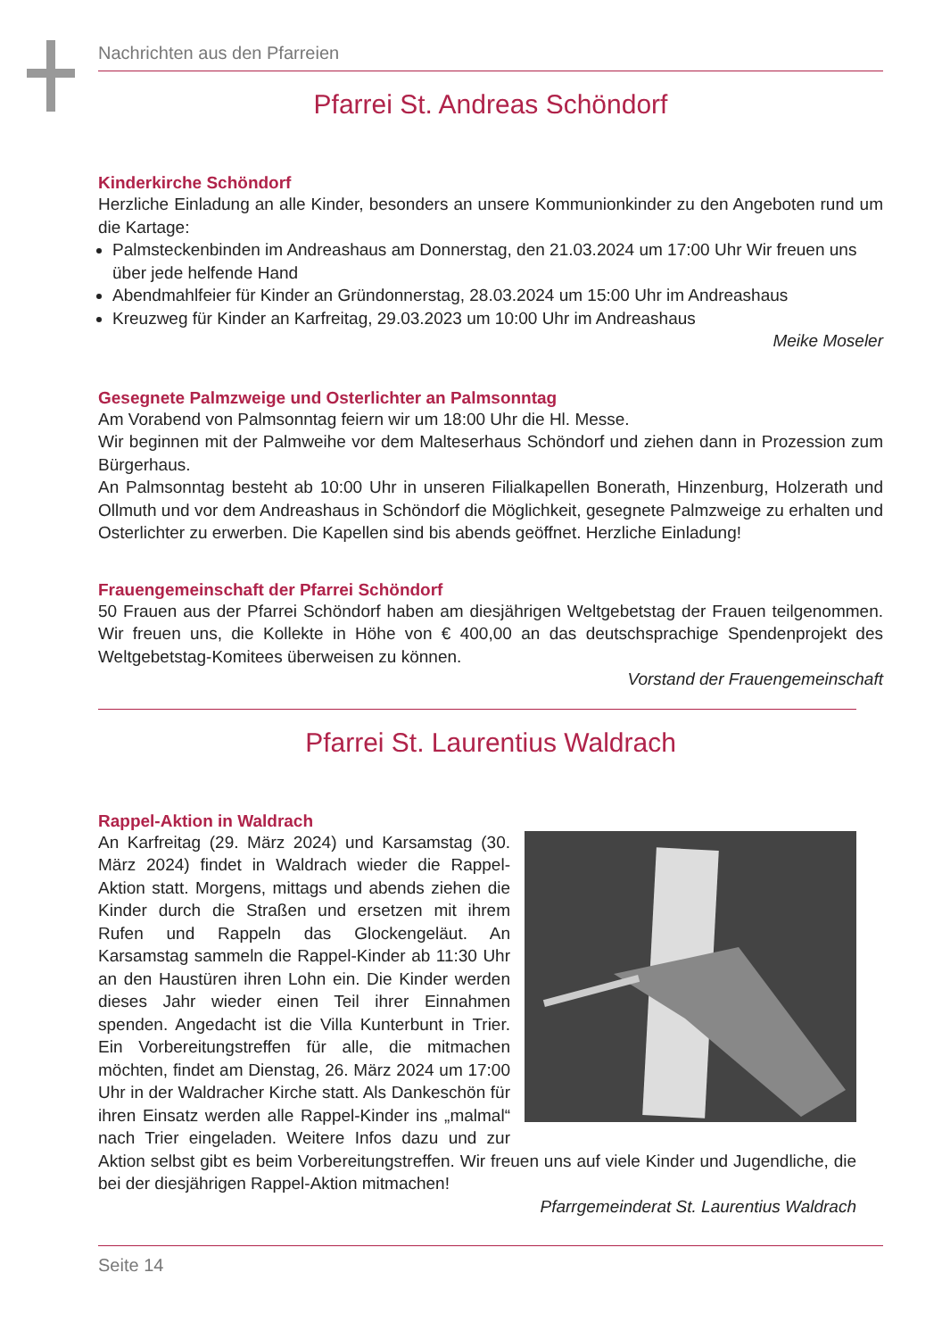Nachrichten aus den Pfarreien
Pfarrei St. Andreas Schöndorf
Kinderkirche Schöndorf
Herzliche Einladung an alle Kinder, besonders an unsere Kommunionkinder zu den Angeboten rund um die Kartage:
Palmsteckenbinden im Andreashaus am Donnerstag, den 21.03.2024 um 17:00 Uhr Wir freuen uns über jede helfende Hand
Abendmahlfeier für Kinder an Gründonnerstag, 28.03.2024 um 15:00 Uhr im Andreashaus
Kreuzweg für Kinder an Karfreitag, 29.03.2023 um 10:00 Uhr im Andreashaus
Meike Moseler
Gesegnete Palmzweige und Osterlichter an Palmsonntag
Am Vorabend von Palmsonntag feiern wir um 18:00 Uhr die Hl. Messe.
Wir beginnen mit der Palmweihe vor dem Malteserhaus Schöndorf und ziehen dann in Prozession zum Bürgerhaus.
An Palmsonntag besteht ab 10:00 Uhr in unseren Filialkapellen Bonerath, Hinzenburg, Holzerath und Ollmuth und vor dem Andreashaus in Schöndorf die Möglichkeit, gesegnete Palmzweige zu erhalten und Osterlichter zu erwerben. Die Kapellen sind bis abends geöffnet. Herzliche Einladung!
Frauengemeinschaft der Pfarrei Schöndorf
50 Frauen aus der Pfarrei Schöndorf haben am diesjährigen Weltgebetstag der Frauen teilgenommen. Wir freuen uns, die Kollekte in Höhe von € 400,00 an das deutschsprachige Spendenprojekt des Weltgebetstag-Komitees überweisen zu können.
Vorstand der Frauengemeinschaft
Pfarrei St. Laurentius Waldrach
Rappel-Aktion in Waldrach
An Karfreitag (29. März 2024) und Karsamstag (30. März 2024) findet in Waldrach wieder die Rappel-Aktion statt. Morgens, mittags und abends ziehen die Kinder durch die Straßen und ersetzen mit ihrem Rufen und Rappeln das Glockengeläut. An Karsamstag sammeln die Rappel-Kinder ab 11:30 Uhr an den Haustüren ihren Lohn ein. Die Kinder werden dieses Jahr wieder einen Teil ihrer Einnahmen spenden. Angedacht ist die Villa Kunterbunt in Trier. Ein Vorbereitungstreffen für alle, die mitmachen möchten, findet am Dienstag, 26. März 2024 um 17:00 Uhr in der Waldracher Kirche statt. Als Dankeschön für ihren Einsatz werden alle Rappel-Kinder ins „malmal“ nach Trier eingeladen. Weitere Infos dazu und zur Aktion selbst gibt es beim Vorbereitungstreffen. Wir freuen uns auf viele Kinder und Jugendliche, die bei der diesjährigen Rappel-Aktion mitmachen!
Pfarrgemeinderat St. Laurentius Waldrach
Seite 14